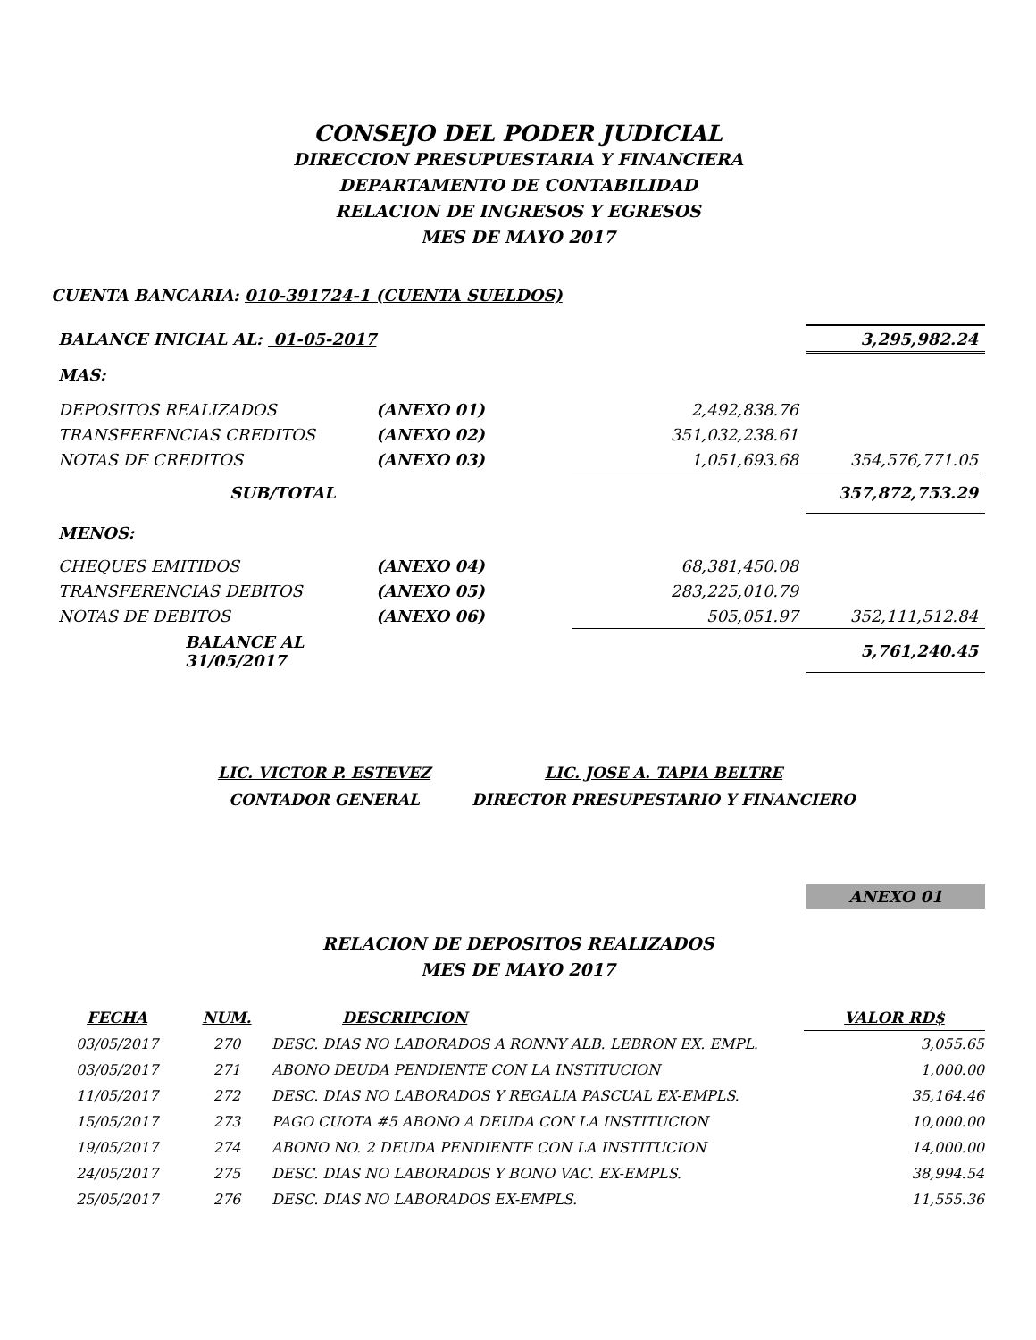CONSEJO DEL PODER JUDICIAL
DIRECCION PRESUPUESTARIA Y FINANCIERA
DEPARTAMENTO DE CONTABILIDAD
RELACION DE INGRESOS Y EGRESOS
MES DE MAYO 2017
CUENTA BANCARIA: 010-391724-1 (CUENTA SUELDOS)
| BALANCE INICIAL AL: 01-05-2017 | | | 3,295,982.24 |
| MAS: | | | |
| DEPOSITOS REALIZADOS | (ANEXO 01) | 2,492,838.76 | |
| TRANSFERENCIAS CREDITOS | (ANEXO 02) | 351,032,238.61 | |
| NOTAS DE CREDITOS | (ANEXO 03) | 1,051,693.68 | 354,576,771.05 |
| SUB/TOTAL | | | 357,872,753.29 |
| MENOS: | | | |
| CHEQUES EMITIDOS | (ANEXO 04) | 68,381,450.08 | |
| TRANSFERENCIAS DEBITOS | (ANEXO 05) | 283,225,010.79 | |
| NOTAS DE DEBITOS | (ANEXO 06) | 505,051.97 | 352,111,512.84 |
| BALANCE AL 31/05/2017 | | | 5,761,240.45 |
| LIC. VICTOR P. ESTEVEZ | LIC. JOSE A. TAPIA BELTRE |
| CONTADOR GENERAL | DIRECTOR PRESUPESTARIO Y FINANCIERO |
ANEXO 01
RELACION DE DEPOSITOS REALIZADOS
MES DE MAYO 2017
| FECHA | NUM. | DESCRIPCION | VALOR RD$ |
| --- | --- | --- | --- |
| 03/05/2017 | 270 | DESC. DIAS NO LABORADOS A RONNY ALB. LEBRON EX. EMPL. | 3,055.65 |
| 03/05/2017 | 271 | ABONO DEUDA PENDIENTE CON LA INSTITUCION | 1,000.00 |
| 11/05/2017 | 272 | DESC. DIAS NO LABORADOS Y REGALIA PASCUAL EX-EMPLS. | 35,164.46 |
| 15/05/2017 | 273 | PAGO CUOTA #5 ABONO A DEUDA CON LA INSTITUCION | 10,000.00 |
| 19/05/2017 | 274 | ABONO NO. 2 DEUDA PENDIENTE CON LA INSTITUCION | 14,000.00 |
| 24/05/2017 | 275 | DESC. DIAS NO LABORADOS Y BONO VAC. EX-EMPLS. | 38,994.54 |
| 25/05/2017 | 276 | DESC. DIAS NO LABORADOS EX-EMPLS. | 11,555.36 |